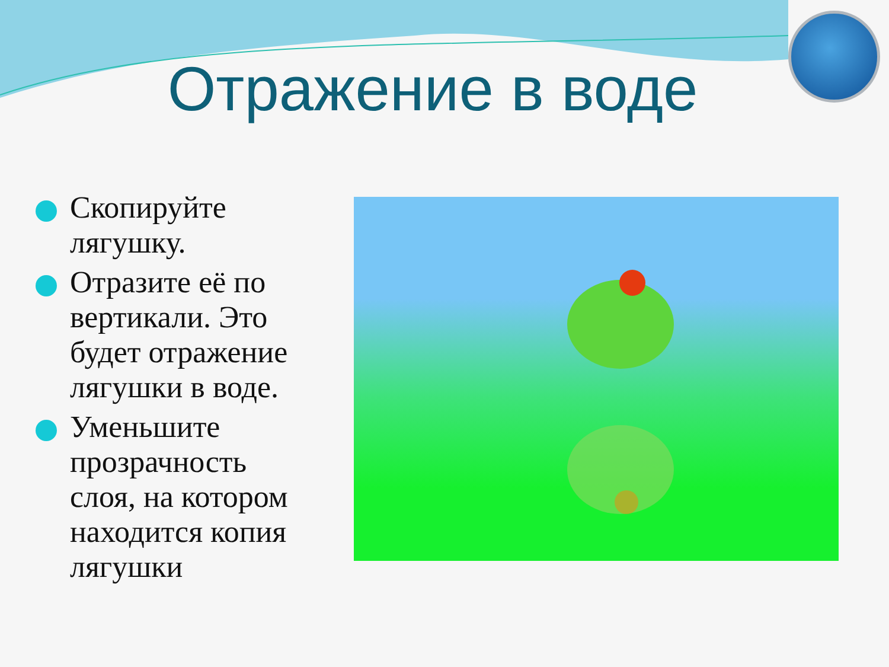Отражение в воде
Скопируйте лягушку.
Отразите её по вертикали. Это будет отражение лягушки в воде.
Уменьшите прозрачность слоя, на котором находится копия лягушки